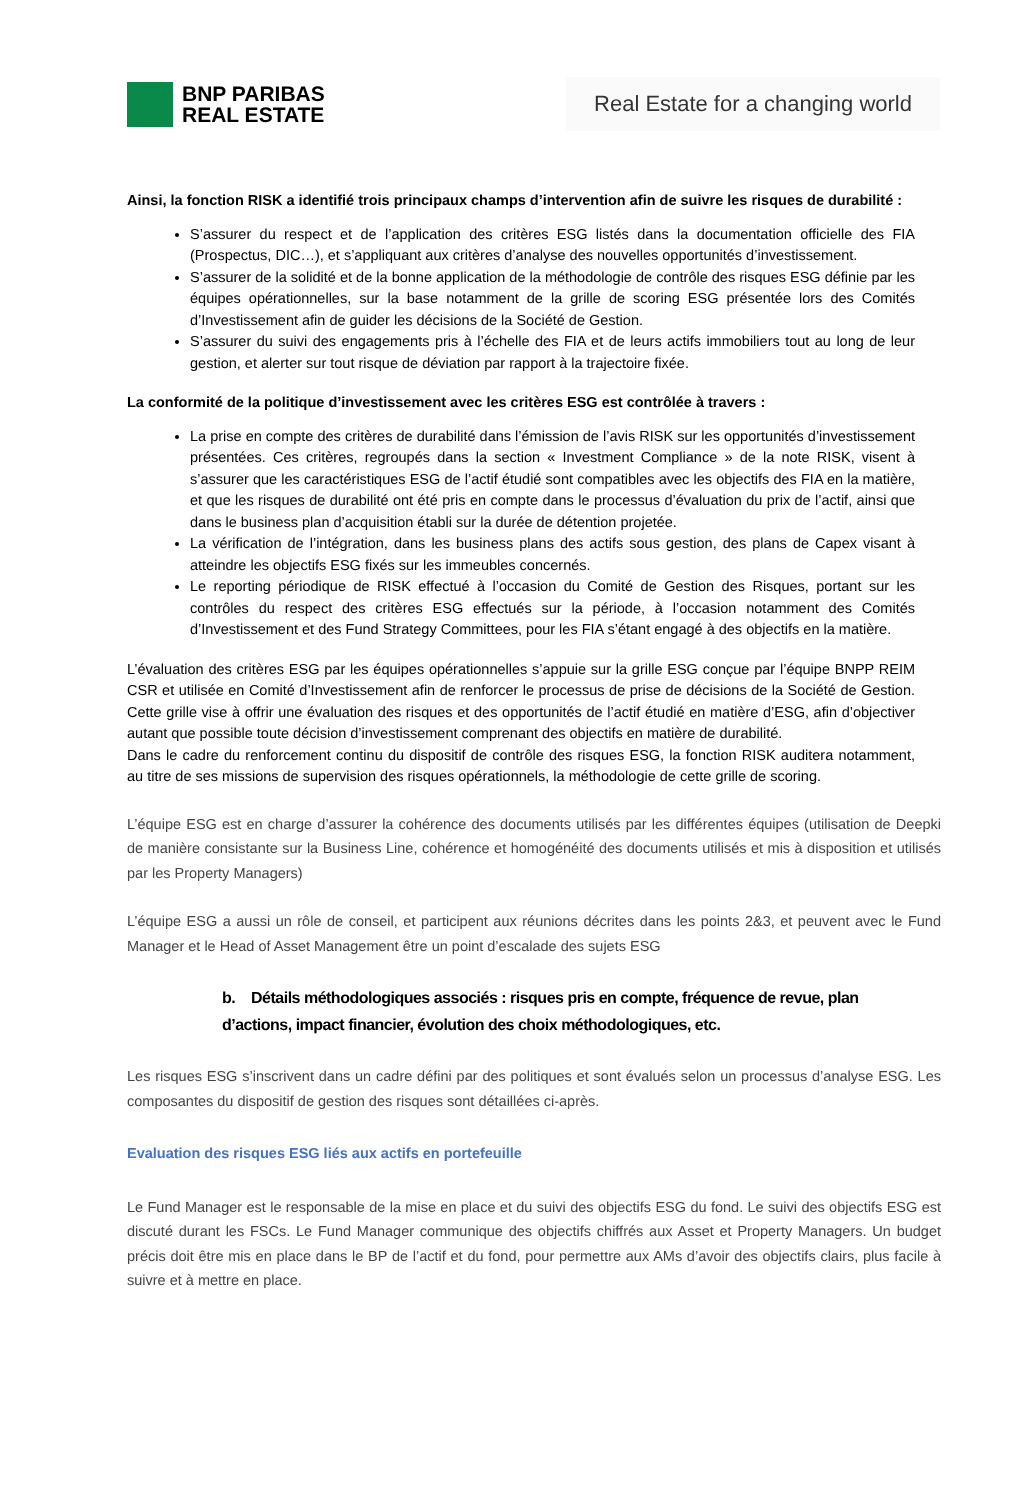BNP PARIBAS
REAL ESTATE
Real Estate for a changing world
Ainsi, la fonction RISK a identifié trois principaux champs d’intervention afin de suivre les risques de durabilité :
S’assurer du respect et de l’application des critères ESG listés dans la documentation officielle des FIA (Prospectus, DIC…), et s’appliquant aux critères d’analyse des nouvelles opportunités d’investissement.
S’assurer de la solidité et de la bonne application de la méthodologie de contrôle des risques ESG définie par les équipes opérationnelles, sur la base notamment de la grille de scoring ESG présentée lors des Comités d’Investissement afin de guider les décisions de la Société de Gestion.
S’assurer du suivi des engagements pris à l’échelle des FIA et de leurs actifs immobiliers tout au long de leur gestion, et alerter sur tout risque de déviation par rapport à la trajectoire fixée.
La conformité de la politique d’investissement avec les critères ESG est contrôlée à travers :
La prise en compte des critères de durabilité dans l’émission de l’avis RISK sur les opportunités d’investissement présentées. Ces critères, regroupés dans la section « Investment Compliance » de la note RISK, visent à s’assurer que les caractéristiques ESG de l’actif étudié sont compatibles avec les objectifs des FIA en la matière, et que les risques de durabilité ont été pris en compte dans le processus d’évaluation du prix de l’actif, ainsi que dans le business plan d’acquisition établi sur la durée de détention projetée.
La vérification de l’intégration, dans les business plans des actifs sous gestion, des plans de Capex visant à atteindre les objectifs ESG fixés sur les immeubles concernés.
Le reporting périodique de RISK effectué à l’occasion du Comité de Gestion des Risques, portant sur les contrôles du respect des critères ESG effectués sur la période, à l’occasion notamment des Comités d’Investissement et des Fund Strategy Committees, pour les FIA s’étant engagé à des objectifs en la matière.
L’évaluation des critères ESG par les équipes opérationnelles s’appuie sur la grille ESG conçue par l’équipe BNPP REIM CSR et utilisée en Comité d’Investissement afin de renforcer le processus de prise de décisions de la Société de Gestion. Cette grille vise à offrir une évaluation des risques et des opportunités de l’actif étudié en matière d’ESG, afin d’objectiver autant que possible toute décision d’investissement comprenant des objectifs en matière de durabilité.
Dans le cadre du renforcement continu du dispositif de contrôle des risques ESG, la fonction RISK auditera notamment, au titre de ses missions de supervision des risques opérationnels, la méthodologie de cette grille de scoring.
L’équipe ESG est en charge d’assurer la cohérence des documents utilisés par les différentes équipes (utilisation de Deepki de manière consistante sur la Business Line, cohérence et homogénéité des documents utilisés et mis à disposition et utilisés par les Property Managers)
L’équipe ESG a aussi un rôle de conseil, et participent aux réunions décrites dans les points 2&3, et peuvent avec le Fund Manager et le Head of Asset Management être un point d’escalade des sujets ESG
b. Détails méthodologiques associés : risques pris en compte, fréquence de revue, plan d’actions, impact financier, évolution des choix méthodologiques, etc.
Les risques ESG s’inscrivent dans un cadre défini par des politiques et sont évalués selon un processus d’analyse ESG. Les composantes du dispositif de gestion des risques sont détaillées ci-après.
Evaluation des risques ESG liés aux actifs en portefeuille
Le Fund Manager est le responsable de la mise en place et du suivi des objectifs ESG du fond. Le suivi des objectifs ESG est discuté durant les FSCs. Le Fund Manager communique des objectifs chiffrés aux Asset et Property Managers. Un budget précis doit être mis en place dans le BP de l’actif et du fond, pour permettre aux AMs d’avoir des objectifs clairs, plus facile à suivre et à mettre en place.